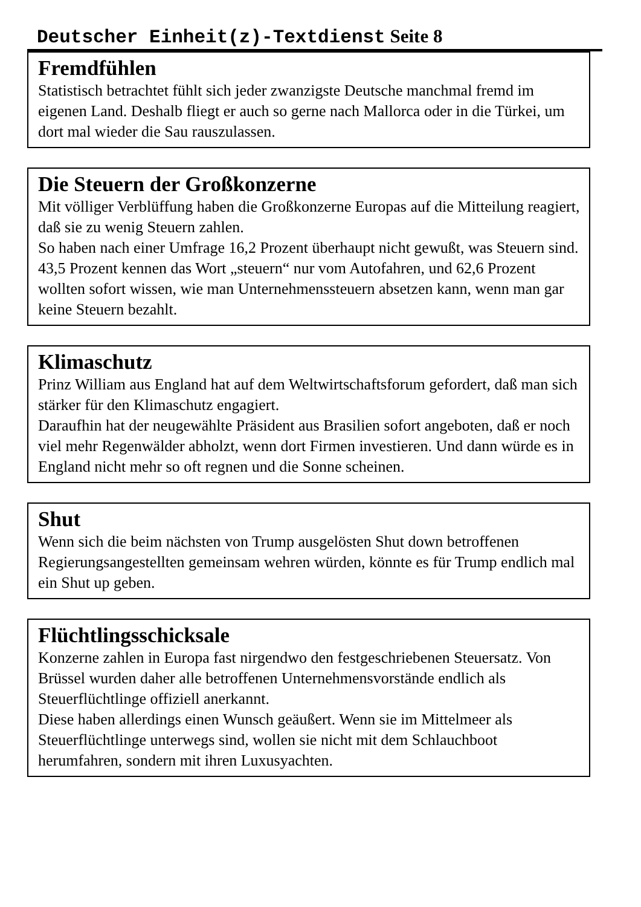Deutscher Einheit(z)-Textdienst Seite 8
Fremdfühlen
Statistisch betrachtet fühlt sich jeder zwanzigste Deutsche manchmal fremd im eigenen Land. Deshalb fliegt er auch so gerne nach Mallorca oder in die Türkei, um dort mal wieder die Sau rauszulassen.
Die Steuern der Großkonzerne
Mit völliger Verblüffung haben die Großkonzerne Europas auf die Mitteilung reagiert, daß sie zu wenig Steuern zahlen.
So haben nach einer Umfrage 16,2 Prozent überhaupt nicht gewußt, was Steuern sind. 43,5 Prozent kennen das Wort „steuern“ nur vom Autofahren, und 62,6 Prozent wollten sofort wissen, wie man Unternehmenssteuern absetzen kann, wenn man gar keine Steuern bezahlt.
Klimaschutz
Prinz William aus England hat auf dem Weltwirtschaftsforum gefordert, daß man sich stärker für den Klimaschutz engagiert.
Daraufhin hat der neugewählte Präsident aus Brasilien sofort angeboten, daß er noch viel mehr Regenwälder abholzt, wenn dort Firmen investieren. Und dann würde es in England nicht mehr so oft regnen und die Sonne scheinen.
Shut
Wenn sich die beim nächsten von Trump ausgelösten Shut down betroffenen Regierungsangestellten gemeinsam wehren würden, könnte es für Trump endlich mal ein Shut up geben.
Flüchtlingsschicksale
Konzerne zahlen in Europa fast nirgendwo den festgeschriebenen Steuersatz. Von Brüssel wurden daher alle betroffenen Unternehmensvorstände endlich als Steuerflüchtlinge offiziell anerkannt.
Diese haben allerdings einen Wunsch geäußert. Wenn sie im Mittelmeer als Steuerflüchtlinge unterwegs sind, wollen sie nicht mit dem Schlauchboot herumfahren, sondern mit ihren Luxusyachten.